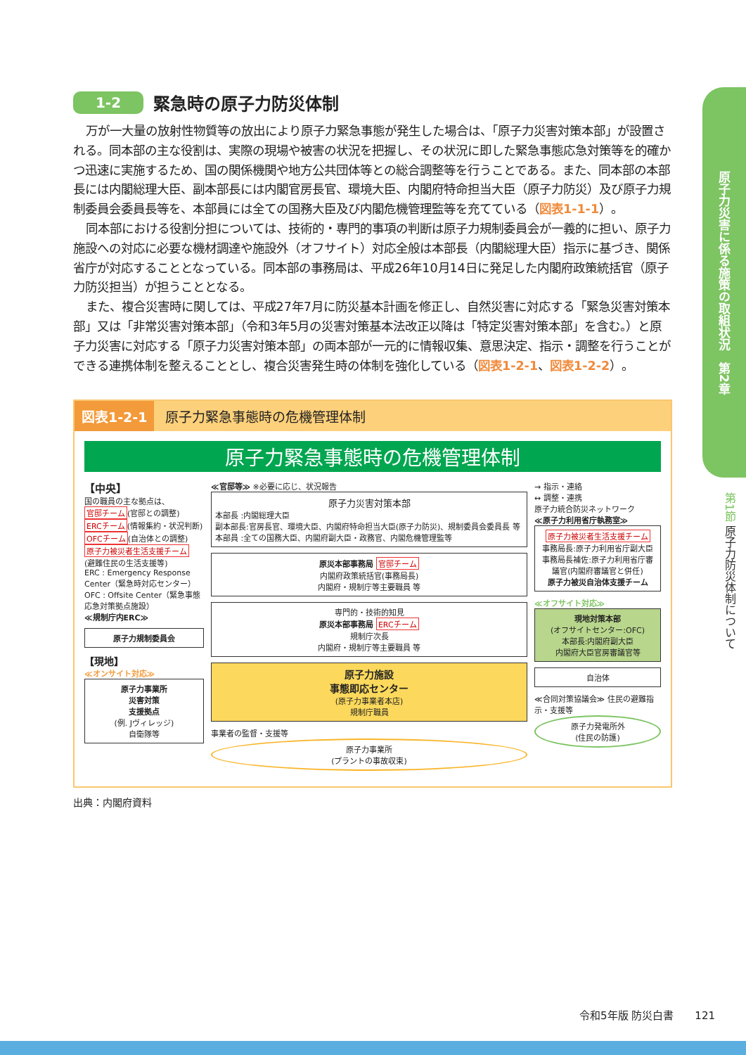1-2 緊急時の原子力防災体制
万が一大量の放射性物質等の放出により原子力緊急事態が発生した場合は、「原子力災害対策本部」が設置される。同本部の主な役割は、実際の現場や被害の状況を把握し、その状況に即した緊急事態応急対策等を的確かつ迅速に実施するため、国の関係機関や地方公共団体等との総合調整等を行うことである。また、同本部の本部長には内閣総理大臣、副本部長には内閣官房長官、環境大臣、内閣府特命担当大臣（原子力防災）及び原子力規制委員会委員長等を、本部員には全ての国務大臣及び内閣危機管理監等を充てている（図表1-1-1）。
同本部における役割分担については、技術的・専門的事項の判断は原子力規制委員会が一義的に担い、原子力施設への対応に必要な機材調達や施設外（オフサイト）対応全般は本部長（内閣総理大臣）指示に基づき、関係省庁が対応することとなっている。同本部の事務局は、平成26年10月14日に発足した内閣府政策統括官（原子力防災担当）が担うこととなる。
また、複合災害時に関しては、平成27年7月に防災基本計画を修正し、自然災害に対応する「緊急災害対策本部」又は「非常災害対策本部」（令和3年5月の災害対策基本法改正以降は「特定災害対策本部」を含む。）と原子力災害に対応する「原子力災害対策本部」の両本部が一元的に情報収集、意思決定、指示・調整を行うことができる連携体制を整えることとし、複合災害発生時の体制を強化している（図表1-2-1、図表1-2-2）。
図表1-2-1 原子力緊急事態時の危機管理体制
原子力緊急事態時の危機管理体制
【中央】
国の職員の主な拠点は、
官邸チーム(官邸との調整)
ERCチーム(情報集約・状況判断)
OFCチーム(自治体との調整)
原子力被災者生活支援チーム
(避難住民の生活支援等)
ERC : Emergency Response Center（緊急時対応センター）
OFC : Offsite Center（緊急事態応急対策拠点施設）
≪規制庁内ERC≫
原子力規制委員会
【現地】
≪オンサイト対応≫
原子力事業所
災害対策
支援拠点
(例. Jヴィレッジ)
自衛隊等
≪官邸等≫ ※必要に応じ、状況報告
原子力災害対策本部
本部長 :内閣総理大臣
副本部長:官房長官、環境大臣、内閣府特命担当大臣(原子力防災)、規制委員会委員長 等
本部員 :全ての国務大臣、内閣府副大臣・政務官、内閣危機管理監等
原災本部事務局 官邸チーム
内閣府政策統括官(事務局長)
内閣府・規制庁等主要職員 等
専門的・技術的知見
原災本部事務局 ERCチーム
規制庁次長
内閣府・規制庁等主要職員 等
原子力施設
事態即応センター
(原子力事業者本店)
規制庁職員
事業者の監督・支援等
原子力事業所
(プラントの事故収束)
→ 指示・連絡
↔ 調整・連携
原子力統合防災ネットワーク
≪原子力利用省庁執務室≫
原子力被災者生活支援チーム
事務局長:原子力利用省庁副大臣
事務局長補佐:原子力利用省庁審議官(内閣府審議官と併任)
原子力被災自治体支援チーム
≪オフサイト対応≫
現地対策本部
(オフサイトセンター:OFC)
本部長:内閣府副大臣
内閣府大臣官房審議官等
自治体
≪合同対策協議会≫ 住民の避難指示・支援等
原子力発電所外
(住民の防護)
出典：内閣府資料
原子力災害に係る施策の取組状況　第2章
第1節 原子力防災体制について
令和5年版 防災白書　　121